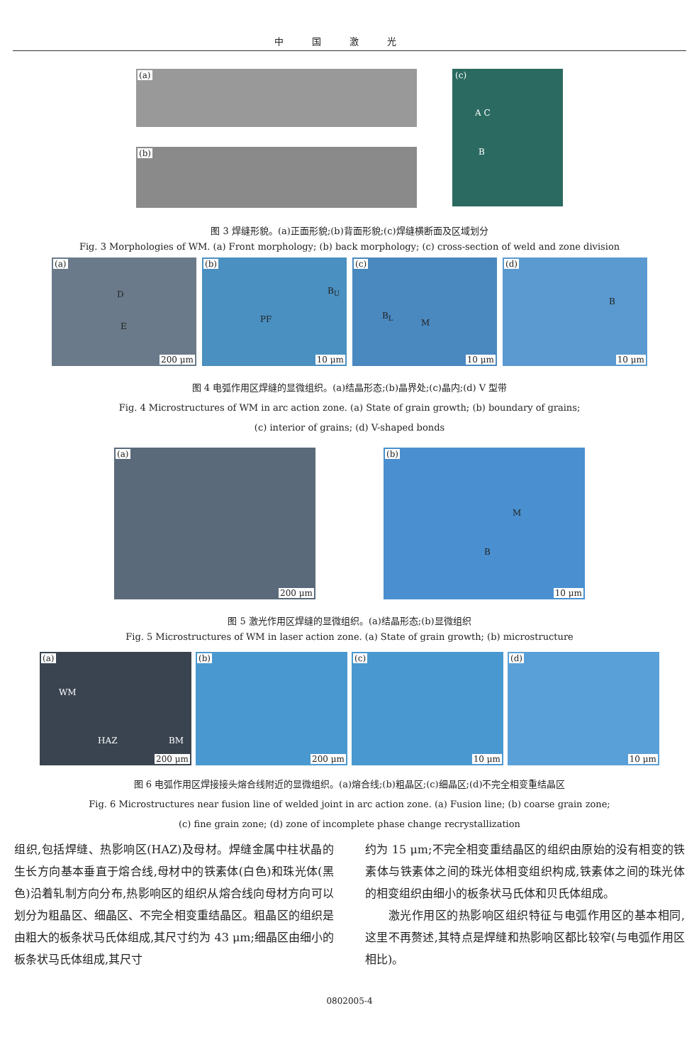中国激光
(a)
(b)
(c)
A C
B
图 3 焊缝形貌。(a)正面形貌;(b)背面形貌;(c)焊缝横断面及区域划分
Fig. 3 Morphologies of WM. (a) Front morphology; (b) back morphology; (c) cross-section of weld and zone division
(a)
D
E
200 μm
(b)
PF
B<sub>U</sub>
10 μm
(c)
B<sub>L</sub>
M
10 μm
(d)
B
10 μm
图 4 电弧作用区焊缝的显微组织。(a)结晶形态;(b)晶界处;(c)晶内;(d) V 型带
Fig. 4 Microstructures of WM in arc action zone. (a) State of grain growth; (b) boundary of grains;
(c) interior of grains; (d) V-shaped bonds
(a)
200 μm
(b)
M
B
10 μm
图 5 激光作用区焊缝的显微组织。(a)结晶形态;(b)显微组织
Fig. 5 Microstructures of WM in laser action zone. (a) State of grain growth; (b) microstructure
(a)
WM
HAZ BM
200 μm
(b)
200 μm
(c)
10 μm
(d)
10 μm
图 6 电弧作用区焊接接头熔合线附近的显微组织。(a)熔合线;(b)粗晶区;(c)细晶区;(d)不完全相变重结晶区
Fig. 6 Microstructures near fusion line of welded joint in arc action zone. (a) Fusion line; (b) coarse grain zone;
(c) fine grain zone; (d) zone of incomplete phase change recrystallization
组织,包括焊缝、热影响区(HAZ)及母材。焊缝金属中柱状晶的生长方向基本垂直于熔合线,母材中的铁素体(白色)和珠光体(黑色)沿着轧制方向分布,热影响区的组织从熔合线向母材方向可以划分为粗晶区、细晶区、不完全相变重结晶区。粗晶区的组织是由粗大的板条状马氏体组成,其尺寸约为 43 μm;细晶区由细小的板条状马氏体组成,其尺寸
约为 15 μm;不完全相变重结晶区的组织由原始的没有相变的铁素体与铁素体之间的珠光体相变组织构成,铁素体之间的珠光体的相变组织由细小的板条状马氏体和贝氏体组成。
  激光作用区的热影响区组织特征与电弧作用区的基本相同,这里不再赘述,其特点是焊缝和热影响区都比较窄(与电弧作用区相比)。
0802005-4